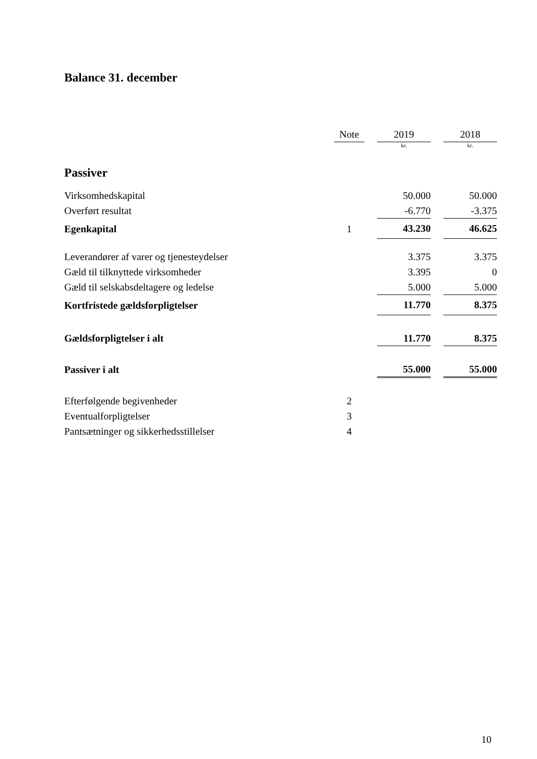Balance 31. december
| | Note | | 2019 | | 2018 |
| --- | --- | --- | --- | --- | --- |
| | | | kr. | | kr. |
| Passiver | | | | | |
| Virksomhedskapital | | | 50.000 | | 50.000 |
| Overført resultat | | | -6.770 | | -3.375 |
| Egenkapital | 1 | | 43.230 | | 46.625 |
| Leverandører af varer og tjenesteydelser | | | 3.375 | | 3.375 |
| Gæld til tilknyttede virksomheder | | | 3.395 | | 0 |
| Gæld til selskabsdeltagere og ledelse | | | 5.000 | | 5.000 |
| Kortfristede gældsforpligtelser | | | 11.770 | | 8.375 |
| Gældsforpligtelser i alt | | | 11.770 | | 8.375 |
| Passiver i alt | | | 55.000 | | 55.000 |
| Efterfølgende begivenheder | 2 | | | | |
| Eventualforpligtelser | 3 | | | | |
| Pantsætninger og sikkerhedsstillelser | 4 | | | | |
10